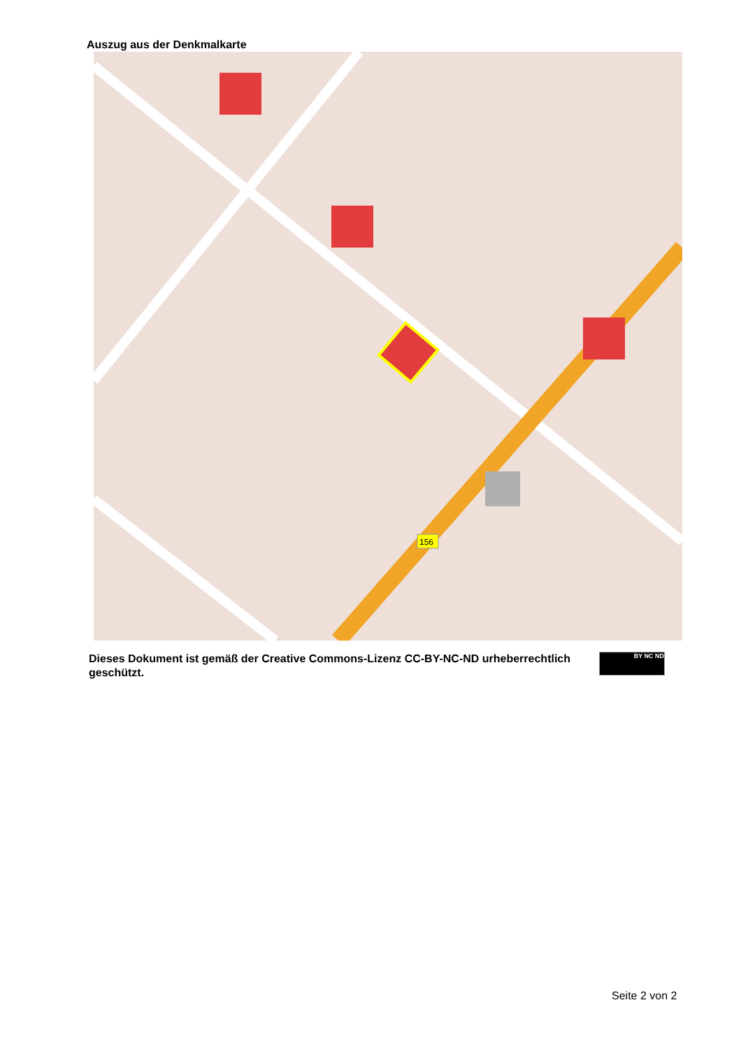Auszug aus der Denkmalkarte
156
Dieses Dokument ist gemäß der Creative Commons-Lizenz CC-BY-NC-ND urheberrechtlich geschützt.
BY NC ND
Seite 2 von 2